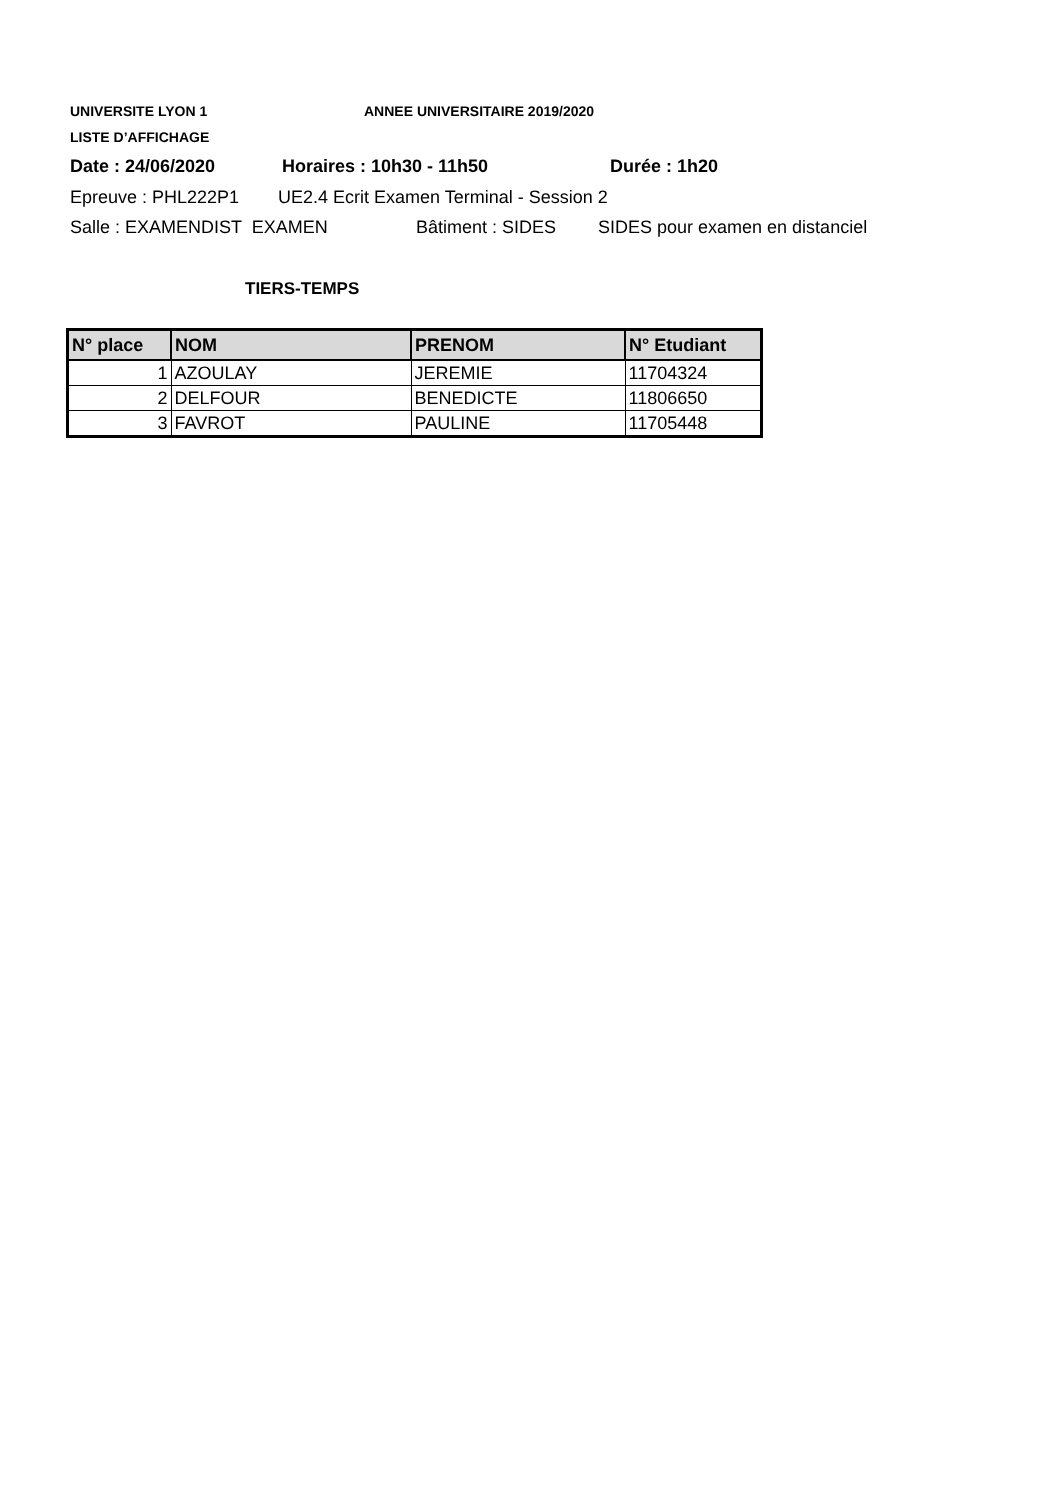UNIVERSITE LYON 1 ANNEE UNIVERSITAIRE 2019/2020
LISTE D’AFFICHAGE
Date : 24/06/2020 Horaires : 10h30 - 11h50 Durée : 1h20
Epreuve : PHL222P1 UE2.4 Ecrit Examen Terminal - Session 2
Salle : EXAMENDIST EXAMEN Bâtiment : SIDES SIDES pour examen en distanciel
TIERS-TEMPS
| N° place | NOM | PRENOM | N° Etudiant |
| --- | --- | --- | --- |
| 1 | AZOULAY | JEREMIE | 11704324 |
| 2 | DELFOUR | BENEDICTE | 11806650 |
| 3 | FAVROT | PAULINE | 11705448 |